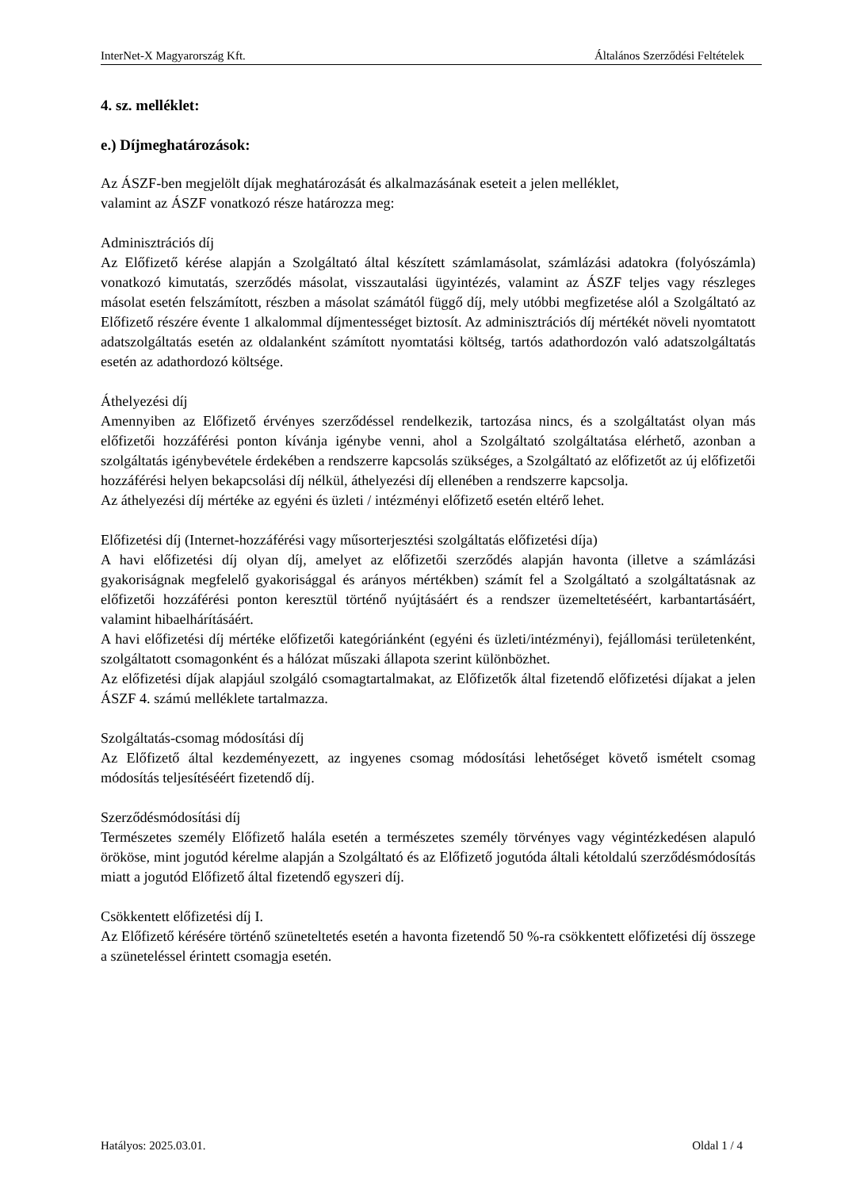InterNet-X Magyarország Kft. Általános Szerződési Feltételek
4. sz. melléklet:
e.) Díjmeghatározások:
Az ÁSZF-ben megjelölt díjak meghatározását és alkalmazásának eseteit a jelen melléklet,
valamint az ÁSZF vonatkozó része határozza meg:
Adminisztrációs díj
Az Előfizető kérése alapján a Szolgáltató által készített számlamásolat, számlázási adatokra (folyószámla) vonatkozó kimutatás, szerződés másolat, visszautalási ügyintézés, valamint az ÁSZF teljes vagy részleges másolat esetén felszámított, részben a másolat számától függő díj, mely utóbbi megfizetése alól a Szolgáltató az Előfizető részére évente 1 alkalommal díjmentességet biztosít. Az adminisztrációs díj mértékét növeli nyomtatott adatszolgáltatás esetén az oldalanként számított nyomtatási költség, tartós adathordozón való adatszolgáltatás esetén az adathordozó költsége.
Áthelyezési díj
Amennyiben az Előfizető érvényes szerződéssel rendelkezik, tartozása nincs, és a szolgáltatást olyan más előfizetői hozzáférési ponton kívánja igénybe venni, ahol a Szolgáltató szolgáltatása elérhető, azonban a szolgáltatás igénybevétele érdekében a rendszerre kapcsolás szükséges, a Szolgáltató az előfizetőt az új előfizetői hozzáférési helyen bekapcsolási díj nélkül, áthelyezési díj ellenében a rendszerre kapcsolja.
Az áthelyezési díj mértéke az egyéni és üzleti / intézményi előfizető esetén eltérő lehet.
Előfizetési díj (Internet-hozzáférési vagy műsorterjesztési szolgáltatás előfizetési díja)
A havi előfizetési díj olyan díj, amelyet az előfizetői szerződés alapján havonta (illetve a számlázási gyakoriságnak megfelelő gyakorisággal és arányos mértékben) számít fel a Szolgáltató a szolgáltatásnak az előfizetői hozzáférési ponton keresztül történő nyújtásáért és a rendszer üzemeltetéséért, karbantartásáért, valamint hibaelhárításáért.
A havi előfizetési díj mértéke előfizetői kategóriánként (egyéni és üzleti/intézményi), fejállomási területenként, szolgáltatott csomagonként és a hálózat műszaki állapota szerint különbözhet.
Az előfizetési díjak alapjául szolgáló csomagtartalmakat, az Előfizetők által fizetendő előfizetési díjakat a jelen ÁSZF 4. számú melléklete tartalmazza.
Szolgáltatás-csomag módosítási díj
Az Előfizető által kezdeményezett, az ingyenes csomag módosítási lehetőséget követő ismételt csomag módosítás teljesítéséért fizetendő díj.
Szerződésmódosítási díj
Természetes személy Előfizető halála esetén a természetes személy törvényes vagy végintézkedésen alapuló örököse, mint jogutód kérelme alapján a Szolgáltató és az Előfizető jogutóda általi kétoldalú szerződésmódosítás miatt a jogutód Előfizető által fizetendő egyszeri díj.
Csökkentett előfizetési díj I.
Az Előfizető kérésére történő szüneteltetés esetén a havonta fizetendő 50 %-ra csökkentett előfizetési díj összege a szüneteléssel érintett csomagja esetén.
Hatályos: 2025.03.01. Oldal 1 / 4